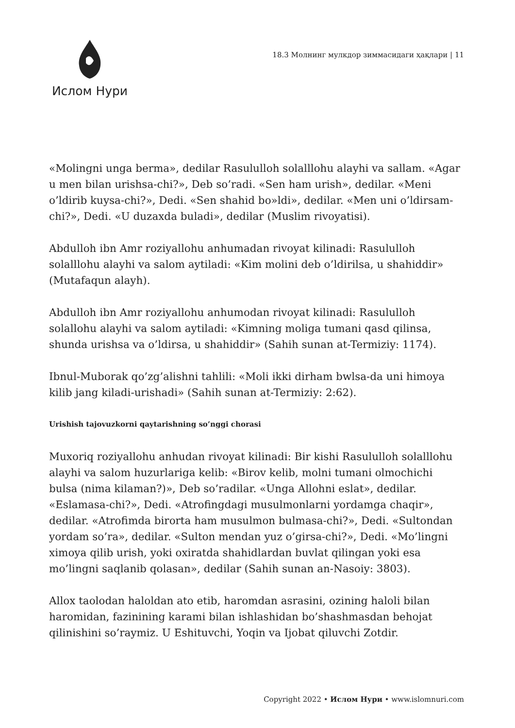Ислом Нури
18.3 Молнинг мулкдор зиммасидаги ҳақлари | 11
«Molingni unga berma», dedilar Rasululloh solalllohu alayhi va sallam. «Agar u men bilan urishsa-chi?», Deb so’radi. «Sen ham urish», dedilar. «Meni o’ldirib kuysa-chi?», Dedi. «Sen shahid bo»ldi», dedilar. «Men uni o’ldirsam-chi?», Dedi. «U duzaxda buladi», dedilar (Muslim rivoyatisi).
Abdulloh ibn Amr roziyallohu anhumadan rivoyat kilinadi: Rasululloh solalllohu alayhi va salom aytiladi: «Kim molini deb o’ldirilsa, u shahiddir» (Mutafaqun alayh).
Abdulloh ibn Amr roziyallohu anhumodan rivoyat kilinadi: Rasululloh solallohu alayhi va salom aytiladi: «Kimning moliga tumani qasd qilinsa, shunda urishsa va o’ldirsa, u shahiddir» (Sahih sunan at-Termiziy: 1174).
Ibnul-Muborak qo’zg’alishni tahlili: «Moli ikki dirham bwlsa-da uni himoya kilib jang kiladi-urishadi» (Sahih sunan at-Termiziy: 2:62).
Urishish tajovuzkorni qaytarishning so’nggi chorasi
Muxoriq roziyallohu anhudan rivoyat kilinadi: Bir kishi Rasululloh solalllohu alayhi va salom huzurlariga kelib: «Birov kelib, molni tumani olmochichi bulsa (nima kilaman?)», Deb so’radilar. «Unga Allohni eslat», dedilar. «Eslamasa-chi?», Dedi. «Atrofingdagi musulmonlarni yordamga chaqir», dedilar. «Atrofimda birorta ham musulmon bulmasa-chi?», Dedi. «Sultondan yordam so’ra», dedilar. «Sulton mendan yuz o’girsa-chi?», Dedi. «Mo’lingni ximoya qilib urish, yoki oxiratda shahidlardan buvlat qilingan yoki esa mo’lingni saqlanib qolasan», dedilar (Sahih sunan an-Nasoiy: 3803).
Allox taolodan haloldan ato etib, haromdan asrasini, ozining haloli bilan haromidan, fazinining karami bilan ishlashidan bo’shashmasdan behojat qilinishini so’raymiz. U Eshituvchi, Yoqin va Ijobat qiluvchi Zotdir.
Copyright 2022 • Ислом Нури • www.islomnuri.com